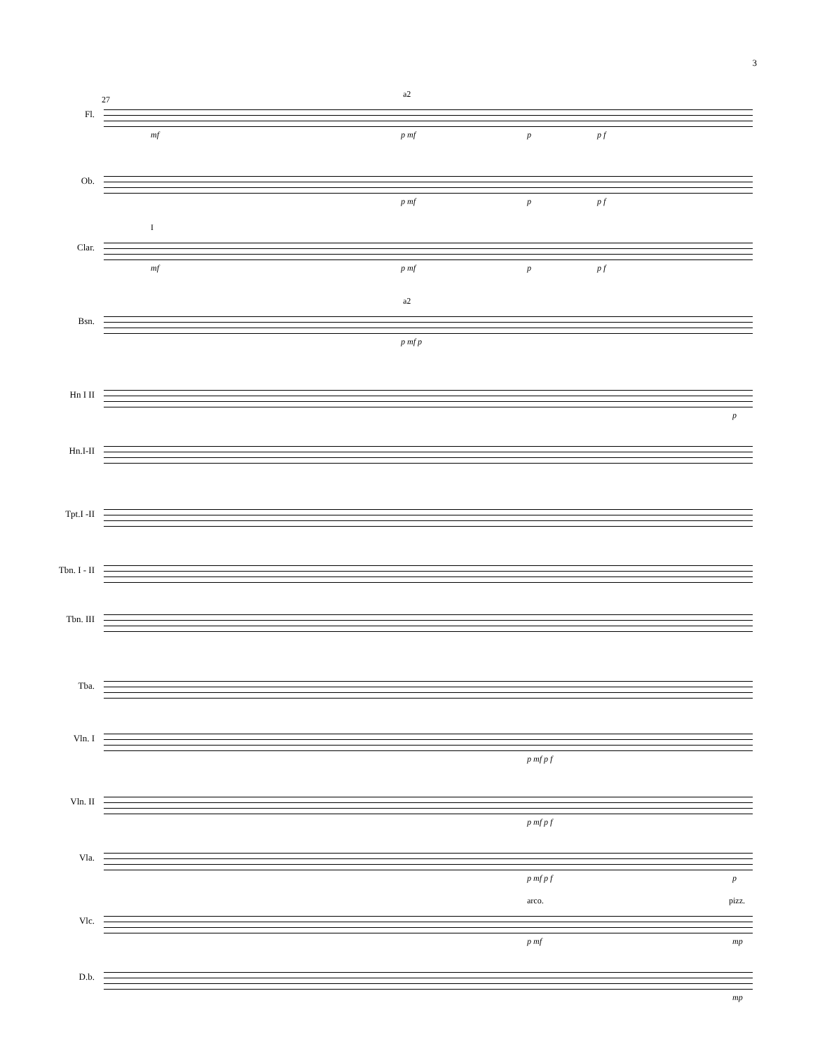3
27
Fl.
a2
mf p mf p p f
Ob.
p mf p p f
Clar.
I
mf p mf p p f
Bsn.
a2
p mf p
Hn I II
p
Hn.I-II
Tpt.I -II
Tbn. I - II
Tbn. III
Tba.
Vln. I
p mf p f
Vln. II
p mf p f
Vla.
p mf p f p
Vlc.
arco. pizz.
p mf mp
D.b.
mp